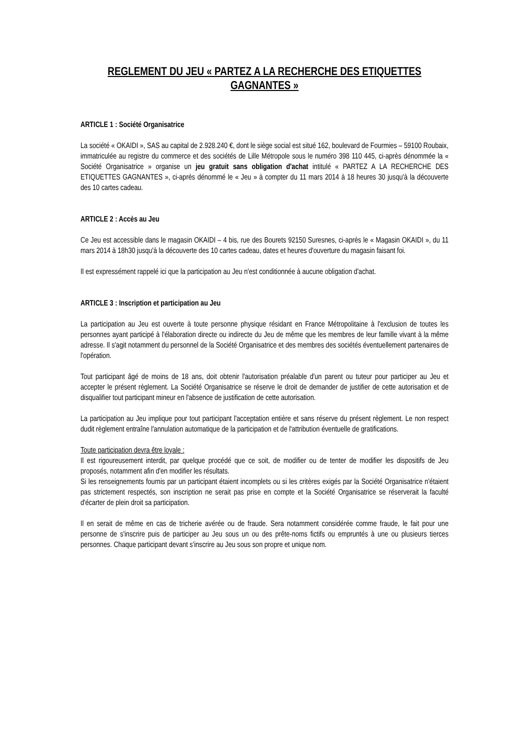REGLEMENT DU JEU « PARTEZ A LA RECHERCHE DES ETIQUETTES GAGNANTES »
ARTICLE 1 : Société Organisatrice
La société « OKAIDI », SAS au capital de 2.928.240 €, dont le siège social est situé 162, boulevard de Fourmies – 59100 Roubaix, immatriculée au registre du commerce et des sociétés de Lille Métropole sous le numéro 398 110 445, ci-après dénommée la « Société Organisatrice » organise un jeu gratuit sans obligation d'achat intitulé « PARTEZ A LA RECHERCHE DES ETIQUETTES GAGNANTES », ci-après dénommé le « Jeu » à compter du 11 mars 2014 à 18 heures 30 jusqu'à la découverte des 10 cartes cadeau.
ARTICLE 2 : Accès au Jeu
Ce Jeu est accessible dans le magasin OKAIDI – 4 bis, rue des Bourets 92150 Suresnes, ci-après le « Magasin OKAIDI », du 11 mars 2014 à 18h30 jusqu'à la découverte des 10 cartes cadeau, dates et heures d'ouverture du magasin faisant foi.
Il est expressément rappelé ici que la participation au Jeu n'est conditionnée à aucune obligation d'achat.
ARTICLE 3 : Inscription et participation au Jeu
La participation au Jeu est ouverte à toute personne physique résidant en France Métropolitaine à l'exclusion de toutes les personnes ayant participé à l'élaboration directe ou indirecte du Jeu de même que les membres de leur famille vivant à la même adresse. Il s'agit notamment du personnel de la Société Organisatrice et des membres des sociétés éventuellement partenaires de l'opération.
Tout participant âgé de moins de 18 ans, doit obtenir l'autorisation préalable d'un parent ou tuteur pour participer au Jeu et accepter le présent règlement. La Société Organisatrice se réserve le droit de demander de justifier de cette autorisation et de disqualifier tout participant mineur en l'absence de justification de cette autorisation.
La participation au Jeu implique pour tout participant l'acceptation entière et sans réserve du présent règlement. Le non respect dudit règlement entraîne l'annulation automatique de la participation et de l'attribution éventuelle de gratifications.
Toute participation devra être loyale :
Il est rigoureusement interdit, par quelque procédé que ce soit, de modifier ou de tenter de modifier les dispositifs de Jeu proposés, notamment afin d'en modifier les résultats.
Si les renseignements fournis par un participant étaient incomplets ou si les critères exigés par la Société Organisatrice n'étaient pas strictement respectés, son inscription ne serait pas prise en compte et la Société Organisatrice se réserverait la faculté d'écarter de plein droit sa participation.
Il en serait de même en cas de tricherie avérée ou de fraude. Sera notamment considérée comme fraude, le fait pour une personne de s'inscrire puis de participer au Jeu sous un ou des prête-noms fictifs ou empruntés à une ou plusieurs tierces personnes. Chaque participant devant s'inscrire au Jeu sous son propre et unique nom.